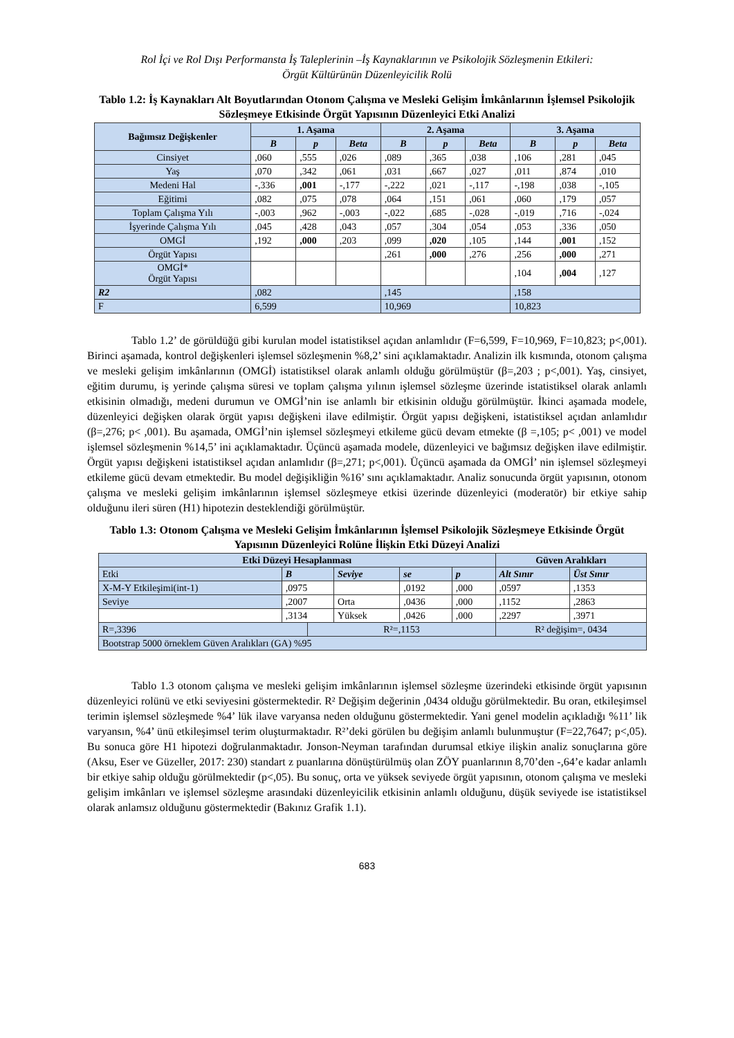Rol İçi ve Rol Dışı Performansta İş Taleplerinin –İş Kaynaklarının ve Psikolojik Sözleşmenin Etkileri:
Örgüt Kültürünün Düzenleyicilik Rolü
Tablo 1.2: İş Kaynakları Alt Boyutlarından Otonom Çalışma ve Mesleki Gelişim İmkânlarının İşlemsel Psikolojik Sözleşmeye Etkisinde Örgüt Yapısının Düzenleyici Etki Analizi
| Bağımsız Değişkenler | 1. Aşama | | | 2. Aşama | | | 3. Aşama | | |
| --- | --- | --- | --- | --- | --- | --- | --- | --- | --- |
| | B | p | Beta | B | p | Beta | B | p | Beta |
| Cinsiyet | ,060 | ,555 | ,026 | ,089 | ,365 | ,038 | ,106 | ,281 | ,045 |
| Yaş | ,070 | ,342 | ,061 | ,031 | ,667 | ,027 | ,011 | ,874 | ,010 |
| Medeni Hal | -,336 | ,001 | -,177 | -,222 | ,021 | -,117 | -,198 | ,038 | -,105 |
| Eğitimi | ,082 | ,075 | ,078 | ,064 | ,151 | ,061 | ,060 | ,179 | ,057 |
| Toplam Çalışma Yılı | -,003 | ,962 | -,003 | -,022 | ,685 | -,028 | -,019 | ,716 | -,024 |
| İşyerinde Çalışma Yılı | ,045 | ,428 | ,043 | ,057 | ,304 | ,054 | ,053 | ,336 | ,050 |
| OMGİ | ,192 | ,000 | ,203 | ,099 | ,020 | ,105 | ,144 | ,001 | ,152 |
| Örgüt Yapısı | | | | ,261 | ,000 | ,276 | ,256 | ,000 | ,271 |
| OMGİ* Örgüt Yapısı | | | | | | | ,104 | ,004 | ,127 |
| R2 | ,082 | | | ,145 | | | ,158 | | |
| F | 6,599 | | | 10,969 | | | 10,823 | | |
Tablo 1.2’ de görüldüğü gibi kurulan model istatistiksel açıdan anlamlıdır (F=6,599, F=10,969, F=10,823; p<,001). Birinci aşamada, kontrol değişkenleri işlemsel sözleşmenin %8,2’ sini açıklamaktadır. Analizin ilk kısmında, otonom çalışma ve mesleki gelişim imkânlarının (OMGİ) istatistiksel olarak anlamlı olduğu görülmüştür (β=,203 ; p<,001). Yaş, cinsiyet, eğitim durumu, iş yerinde çalışma süresi ve toplam çalışma yılının işlemsel sözleşme üzerinde istatistiksel olarak anlamlı etkisinin olmadığı, medeni durumun ve OMGİ’nin ise anlamlı bir etkisinin olduğu görülmüştür. İkinci aşamada modele, düzenleyici değişken olarak örgüt yapısı değişkeni ilave edilmiştir. Örgüt yapısı değişkeni, istatistiksel açıdan anlamlıdır (β=,276; p< ,001). Bu aşamada, OMGİ’nin işlemsel sözleşmeyi etkileme gücü devam etmekte (β =,105; p< ,001) ve model işlemsel sözleşmenin %14,5’ ini açıklamaktadır. Üçüncü aşamada modele, düzenleyici ve bağımsız değişken ilave edilmiştir. Örgüt yapısı değişkeni istatistiksel açıdan anlamlıdır (β=,271; p<,001). Üçüncü aşamada da OMGİ’ nin işlemsel sözleşmeyi etkileme gücü devam etmektedir. Bu model değişikliğin %16’ sını açıklamaktadır. Analiz sonucunda örgüt yapısının, otonom çalışma ve mesleki gelişim imkânlarının işlemsel sözleşmeye etkisi üzerinde düzenleyici (moderatör) bir etkiye sahip olduğunu ileri süren (H1) hipotezin desteklendiği görülmüştür.
Tablo 1.3: Otonom Çalışma ve Mesleki Gelişim İmkânlarının İşlemsel Psikolojik Sözleşmeye Etkisinde Örgüt Yapısının Düzenleyici Rolüne İlişkin Etki Düzeyi Analizi
| Etki Düzeyi Hesaplanması | | | | | | Güven Aralıkları | |
| --- | --- | --- | --- | --- | --- | --- | --- |
| Etki | B | | Seviye | se | p | Alt Sınır | Üst Sınır |
| X-M-Y Etkileşimi(int-1) | ,0975 | | | ,0192 | ,000 | ,0597 | ,1353 |
| Seviye | ,2007 | | Orta | ,0436 | ,000 | ,1152 | ,2863 |
| | ,3134 | | Yüksek | ,0426 | ,000 | ,2297 | ,3971 |
| R=,3396 | | R²=,1153 | | | | R² değişim=, 0434 | |
| Bootstrap 5000 örneklem Güven Aralıkları (GA) %95 | | | | | | | |
Tablo 1.3 otonom çalışma ve mesleki gelişim imkânlarının işlemsel sözleşme üzerindeki etkisinde örgüt yapısının düzenleyici rolünü ve etki seviyesini göstermektedir. R² Değişim değerinin ,0434 olduğu görülmektedir. Bu oran, etkileşimsel terimin işlemsel sözleşmede %4’ lük ilave varyansa neden olduğunu göstermektedir. Yani genel modelin açıkladığı %11’ lik varyansın, %4’ ünü etkileşimsel terim oluşturmaktadır. R²’deki görülen bu değişim anlamlı bulunmuştur (F=22,7647; p<,05). Bu sonuca göre H1 hipotezi doğrulanmaktadır. Jonson-Neyman tarafından durumsal etkiye ilişkin analiz sonuçlarına göre (Aksu, Eser ve Güzeller, 2017: 230) standart z puanlarına dönüştürülmüş olan ZÖY puanlarının 8,70’den -,64’e kadar anlamlı bir etkiye sahip olduğu görülmektedir (p<,05). Bu sonuç, orta ve yüksek seviyede örgüt yapısının, otonom çalışma ve mesleki gelişim imkânları ve işlemsel sözleşme arasındaki düzenleyicilik etkisinin anlamlı olduğunu, düşük seviyede ise istatistiksel olarak anlamsız olduğunu göstermektedir (Bakınız Grafik 1.1).
683